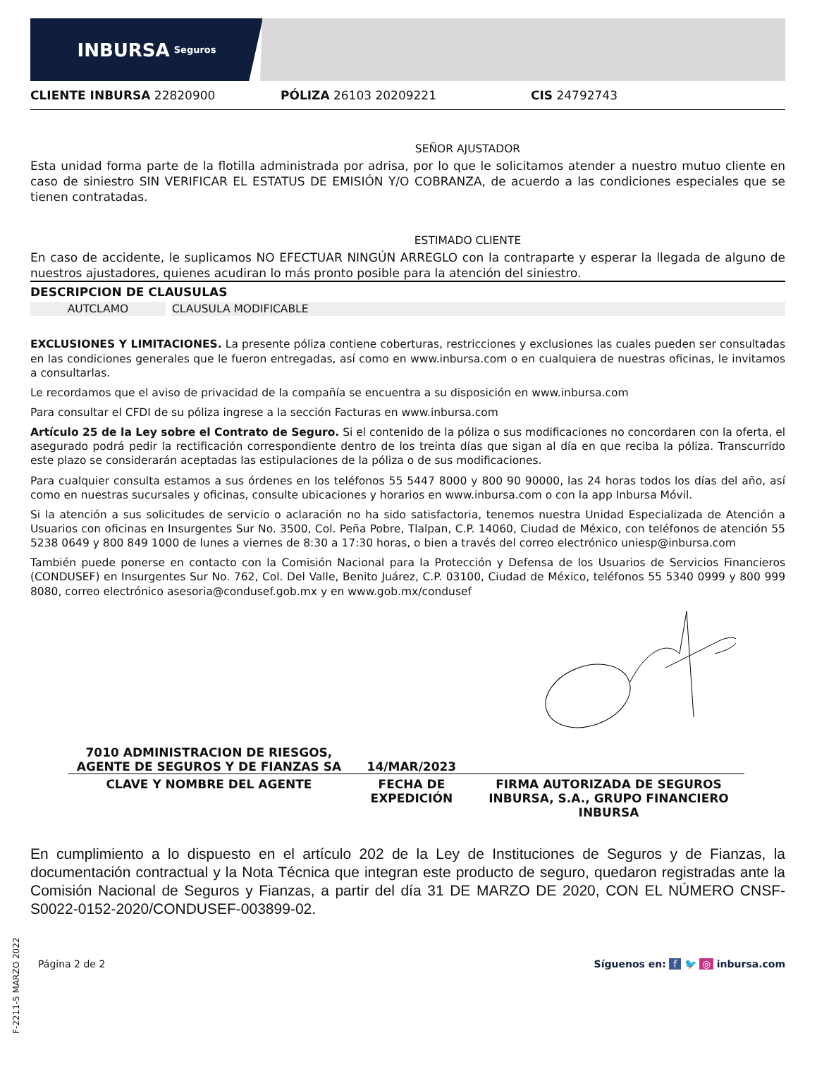INBURSA Seguros
CLIENTE INBURSA 22820900 PÓLIZA 26103 20209221 CIS 24792743
SEÑOR AJUSTADOR
Esta unidad forma parte de la flotilla administrada por adrisa, por lo que le solicitamos atender a nuestro mutuo cliente en caso de siniestro SIN VERIFICAR EL ESTATUS DE EMISIÓN Y/O COBRANZA, de acuerdo a las condiciones especiales que se tienen contratadas.
ESTIMADO CLIENTE
En caso de accidente, le suplicamos NO EFECTUAR NINGÚN ARREGLO con la contraparte y esperar la llegada de alguno de nuestros ajustadores, quienes acudiran lo más pronto posible para la atención del siniestro.
DESCRIPCION DE CLAUSULAS
| AUTCLAMO | | CLAUSULA MODIFICABLE |
EXCLUSIONES Y LIMITACIONES. La presente póliza contiene coberturas, restricciones y exclusiones las cuales pueden ser consultadas en las condiciones generales que le fueron entregadas, así como en www.inbursa.com o en cualquiera de nuestras oficinas, le invitamos a consultarlas.
Le recordamos que el aviso de privacidad de la compañía se encuentra a su disposición en www.inbursa.com
Para consultar el CFDI de su póliza ingrese a la sección Facturas en www.inbursa.com
Artículo 25 de la Ley sobre el Contrato de Seguro. Si el contenido de la póliza o sus modificaciones no concordaren con la oferta, el asegurado podrá pedir la rectificación correspondiente dentro de los treinta días que sigan al día en que reciba la póliza. Transcurrido este plazo se considerarán aceptadas las estipulaciones de la póliza o de sus modificaciones.
Para cualquier consulta estamos a sus órdenes en los teléfonos 55 5447 8000 y 800 90 90000, las 24 horas todos los días del año, así como en nuestras sucursales y oficinas, consulte ubicaciones y horarios en www.inbursa.com o con la app Inbursa Móvil.
Si la atención a sus solicitudes de servicio o aclaración no ha sido satisfactoria, tenemos nuestra Unidad Especializada de Atención a Usuarios con oficinas en Insurgentes Sur No. 3500, Col. Peña Pobre, Tlalpan, C.P. 14060, Ciudad de México, con teléfonos de atención 55 5238 0649 y 800 849 1000 de lunes a viernes de 8:30 a 17:30 horas, o bien a través del correo electrónico uniesp@inbursa.com
También puede ponerse en contacto con la Comisión Nacional para la Protección y Defensa de los Usuarios de Servicios Financieros (CONDUSEF) en Insurgentes Sur No. 762, Col. Del Valle, Benito Juárez, C.P. 03100, Ciudad de México, teléfonos 55 5340 0999 y 800 999 8080, correo electrónico asesoria@condusef.gob.mx y en www.gob.mx/condusef
| 7010 ADMINISTRACION DE RIESGOS, AGENTE DE SEGUROS Y DE FIANZAS SA | 14/MAR/2023 | |
| CLAVE Y NOMBRE DEL AGENTE | FECHA DE EXPEDICIÓN | FIRMA AUTORIZADA DE SEGUROS INBURSA, S.A., GRUPO FINANCIERO INBURSA |
En cumplimiento a lo dispuesto en el artículo 202 de la Ley de Instituciones de Seguros y de Fianzas, la documentación contractual y la Nota Técnica que integran este producto de seguro, quedaron registradas ante la Comisión Nacional de Seguros y Fianzas, a partir del día 31 DE MARZO DE 2020, CON EL NÚMERO CNSF-S0022-0152-2020/CONDUSEF-003899-02.
Página 2 de 2 Síguenos en: f 🐦 ◎ inbursa.com
F-2211-5 MARZO 2022